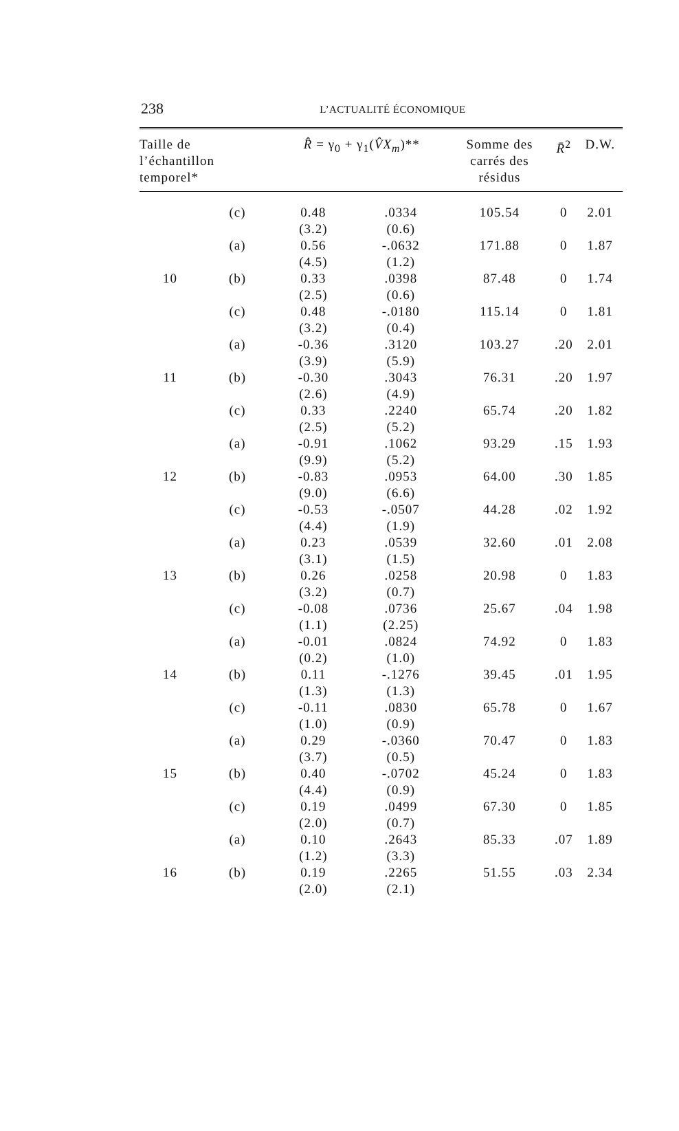238
L’ACTUALITÉ ÉCONOMIQUE
| Taille de l’échantillon temporel* | | R̂ = γ<sub>0</sub> + γ<sub>1</sub>( V̂X<sub>m</sub> )** | | Somme des carrés des résidus | R̄<sup>2</sup> | D.W. |
| --- | --- | --- | --- | --- | --- | --- |
| | (c) | 0.48 (3.2) | .0334 (0.6) | 105.54 | 0 | 2.01 |
| | (a) | 0.56 (4.5) | -.0632 (1.2) | 171.88 | 0 | 1.87 |
| 10 | (b) | 0.33 (2.5) | .0398 (0.6) | 87.48 | 0 | 1.74 |
| | (c) | 0.48 (3.2) | -.0180 (0.4) | 115.14 | 0 | 1.81 |
| | (a) | -0.36 (3.9) | .3120 (5.9) | 103.27 | .20 | 2.01 |
| 11 | (b) | -0.30 (2.6) | .3043 (4.9) | 76.31 | .20 | 1.97 |
| | (c) | 0.33 (2.5) | .2240 (5.2) | 65.74 | .20 | 1.82 |
| | (a) | -0.91 (9.9) | .1062 (5.2) | 93.29 | .15 | 1.93 |
| 12 | (b) | -0.83 (9.0) | .0953 (6.6) | 64.00 | .30 | 1.85 |
| | (c) | -0.53 (4.4) | -.0507 (1.9) | 44.28 | .02 | 1.92 |
| | (a) | 0.23 (3.1) | .0539 (1.5) | 32.60 | .01 | 2.08 |
| 13 | (b) | 0.26 (3.2) | .0258 (0.7) | 20.98 | 0 | 1.83 |
| | (c) | -0.08 (1.1) | .0736 (2.25) | 25.67 | .04 | 1.98 |
| | (a) | -0.01 (0.2) | .0824 (1.0) | 74.92 | 0 | 1.83 |
| 14 | (b) | 0.11 (1.3) | -.1276 (1.3) | 39.45 | .01 | 1.95 |
| | (c) | -0.11 (1.0) | .0830 (0.9) | 65.78 | 0 | 1.67 |
| | (a) | 0.29 (3.7) | -.0360 (0.5) | 70.47 | 0 | 1.83 |
| 15 | (b) | 0.40 (4.4) | -.0702 (0.9) | 45.24 | 0 | 1.83 |
| | (c) | 0.19 (2.0) | .0499 (0.7) | 67.30 | 0 | 1.85 |
| | (a) | 0.10 (1.2) | .2643 (3.3) | 85.33 | .07 | 1.89 |
| 16 | (b) | 0.19 (2.0) | .2265 (2.1) | 51.55 | .03 | 2.34 |